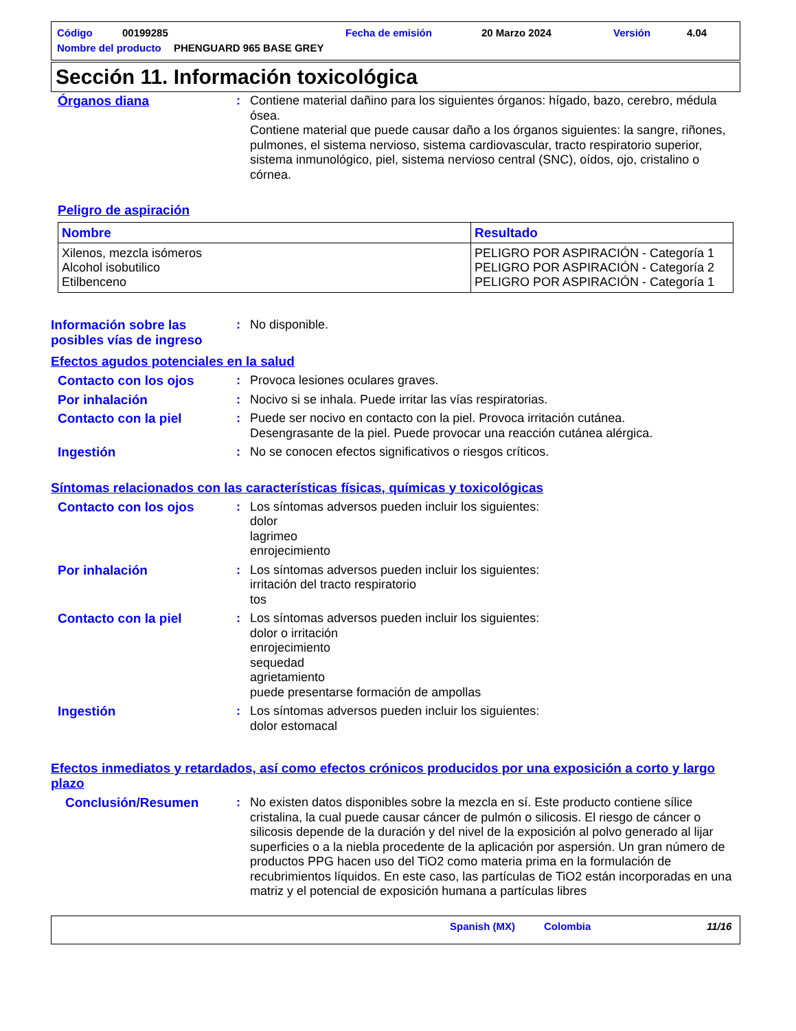Código 00199285 Fecha de emisión 20 Marzo 2024 Versión 4.04
Nombre del producto PHENGUARD 965 BASE GREY
Sección 11. Información toxicológica
Órganos diana : Contiene material dañino para los siguientes órganos: hígado, bazo, cerebro, médula ósea.
Contiene material que puede causar daño a los órganos siguientes: la sangre, riñones, pulmones, el sistema nervioso, sistema cardiovascular, tracto respiratorio superior, sistema inmunológico, piel, sistema nervioso central (SNC), oídos, ojo, cristalino o córnea.
Peligro de aspiración
| Nombre | Resultado |
| --- | --- |
| Xilenos, mezcla isómeros Alcohol isobutilico Etilbenceno | PELIGRO POR ASPIRACIÓN - Categoría 1 PELIGRO POR ASPIRACIÓN - Categoría 2 PELIGRO POR ASPIRACIÓN - Categoría 1 |
Información sobre las posibles vías de ingreso
: No disponible.
Efectos agudos potenciales en la salud
Contacto con los ojos : Provoca lesiones oculares graves.
Por inhalación : Nocivo si se inhala. Puede irritar las vías respiratorias.
Contacto con la piel : Puede ser nocivo en contacto con la piel. Provoca irritación cutánea.
Desengrasante de la piel. Puede provocar una reacción cutánea alérgica.
Ingestión : No se conocen efectos significativos o riesgos críticos.
Síntomas relacionados con las características físicas, químicas y toxicológicas
Contacto con los ojos : Los síntomas adversos pueden incluir los siguientes:
dolor
lagrimeo
enrojecimiento
Por inhalación : Los síntomas adversos pueden incluir los siguientes:
irritación del tracto respiratorio
tos
Contacto con la piel : Los síntomas adversos pueden incluir los siguientes:
dolor o irritación
enrojecimiento
sequedad
agrietamiento
puede presentarse formación de ampollas
Ingestión : Los síntomas adversos pueden incluir los siguientes:
dolor estomacal
Efectos inmediatos y retardados, así como efectos crónicos producidos por una exposición a corto y largo plazo
Conclusión/Resumen : No existen datos disponibles sobre la mezcla en sí. Este producto contiene sílice cristalina, la cual puede causar cáncer de pulmón o silicosis. El riesgo de cáncer o silicosis depende de la duración y del nivel de la exposición al polvo generado al lijar superficies o a la niebla procedente de la aplicación por aspersión. Un gran número de productos PPG hacen uso del TiO2 como materia prima en la formulación de recubrimientos líquidos. En este caso, las partículas de TiO2 están incorporadas en una matriz y el potencial de exposición humana a partículas libres
Spanish (MX) Colombia 11/16